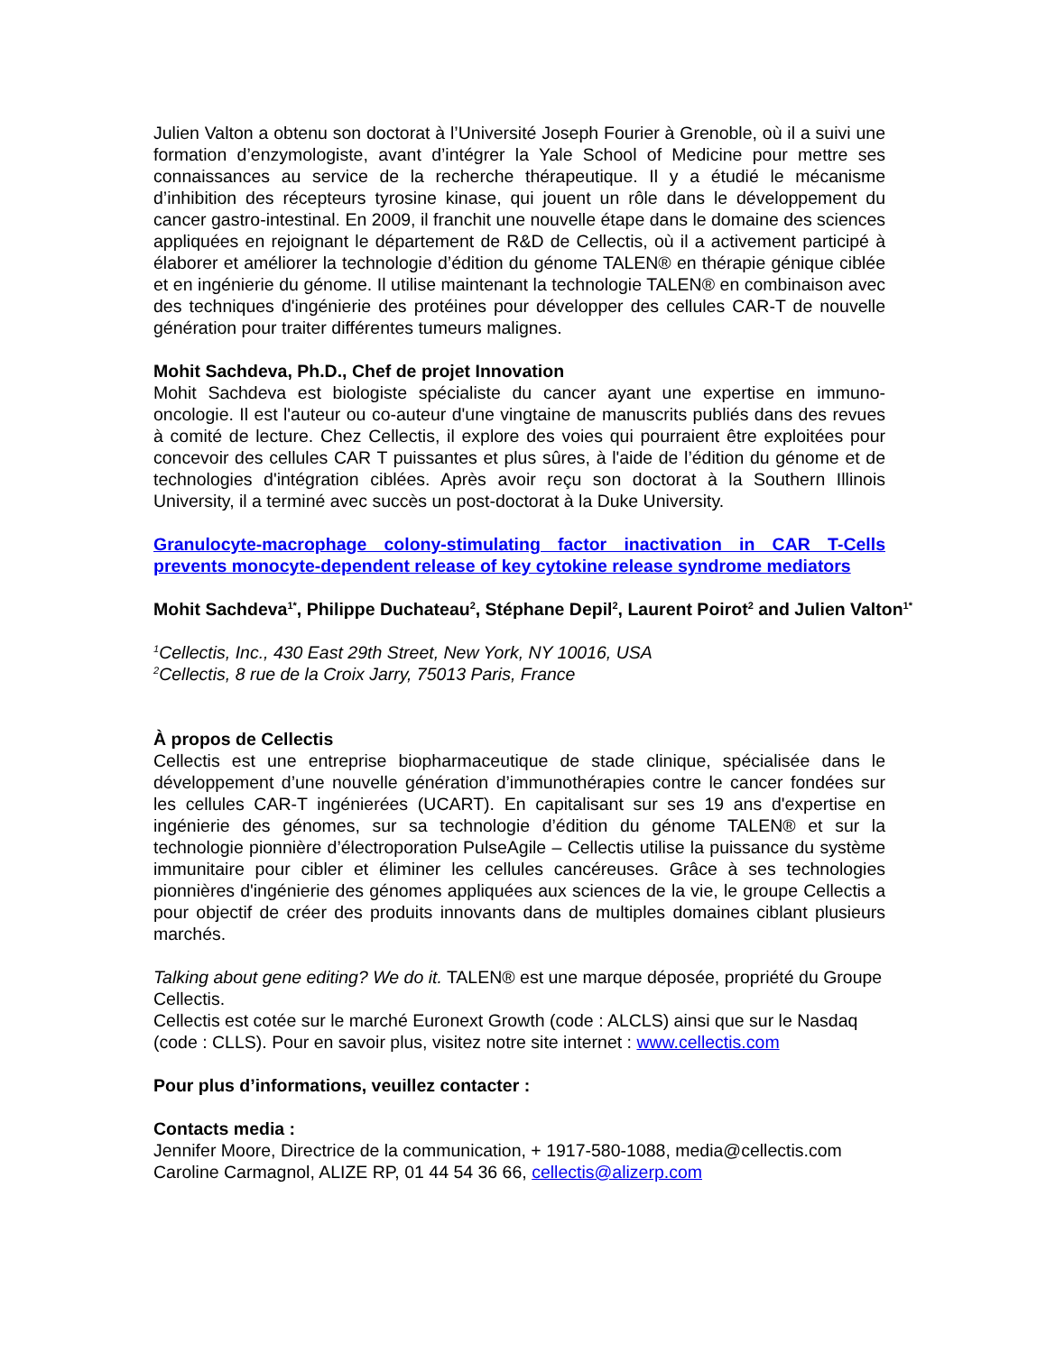Julien Valton a obtenu son doctorat à l’Université Joseph Fourier à Grenoble, où il a suivi une formation d’enzymologiste, avant d’intégrer la Yale School of Medicine pour mettre ses connaissances au service de la recherche thérapeutique. Il y a étudié le mécanisme d’inhibition des récepteurs tyrosine kinase, qui jouent un rôle dans le développement du cancer gastro-intestinal. En 2009, il franchit une nouvelle étape dans le domaine des sciences appliquées en rejoignant le département de R&D de Cellectis, où il a activement participé à élaborer et améliorer la technologie d’édition du génome TALEN® en thérapie génique ciblée et en ingénierie du génome. Il utilise maintenant la technologie TALEN® en combinaison avec des techniques d'ingénierie des protéines pour développer des cellules CAR-T de nouvelle génération pour traiter différentes tumeurs malignes.
Mohit Sachdeva, Ph.D., Chef de projet Innovation
Mohit Sachdeva est biologiste spécialiste du cancer ayant une expertise en immuno-oncologie. Il est l'auteur ou co-auteur d'une vingtaine de manuscrits publiés dans des revues à comité de lecture. Chez Cellectis, il explore des voies qui pourraient être exploitées pour concevoir des cellules CAR T puissantes et plus sûres, à l'aide de l’édition du génome et de technologies d'intégration ciblées. Après avoir reçu son doctorat à la Southern Illinois University, il a terminé avec succès un post-doctorat à la Duke University.
Granulocyte-macrophage colony-stimulating factor inactivation in CAR T-Cells prevents monocyte-dependent release of key cytokine release syndrome mediators
Mohit Sachdeva<sup>1*</sup>, Philippe Duchateau<sup>2</sup>, Stéphane Depil<sup>2</sup>, Laurent Poirot<sup>2</sup> and Julien Valton<sup>1*</sup>
<sup>1</sup> Cellectis, Inc., 430 East 29th Street, New York, NY 10016, USA
<sup>2</sup> Cellectis, 8 rue de la Croix Jarry, 75013 Paris, France
À propos de Cellectis
Cellectis est une entreprise biopharmaceutique de stade clinique, spécialisée dans le développement d’une nouvelle génération d’immunothérapies contre le cancer fondées sur les cellules CAR-T ingénierées (UCART). En capitalisant sur ses 19 ans d'expertise en ingénierie des génomes, sur sa technologie d’édition du génome TALEN® et sur la technologie pionnière d’électroporation PulseAgile – Cellectis utilise la puissance du système immunitaire pour cibler et éliminer les cellules cancéreuses. Grâce à ses technologies pionnières d'ingénierie des génomes appliquées aux sciences de la vie, le groupe Cellectis a pour objectif de créer des produits innovants dans de multiples domaines ciblant plusieurs marchés.
Talking about gene editing? We do it. TALEN® est une marque déposée, propriété du Groupe Cellectis.
Cellectis est cotée sur le marché Euronext Growth (code : ALCLS) ainsi que sur le Nasdaq (code : CLLS). Pour en savoir plus, visitez notre site internet : www.cellectis.com
Pour plus d’informations, veuillez contacter :
Contacts media :
Jennifer Moore, Directrice de la communication, + 1917-580-1088, media@cellectis.com
Caroline Carmagnol, ALIZE RP, 01 44 54 36 66, cellectis@alizerp.com